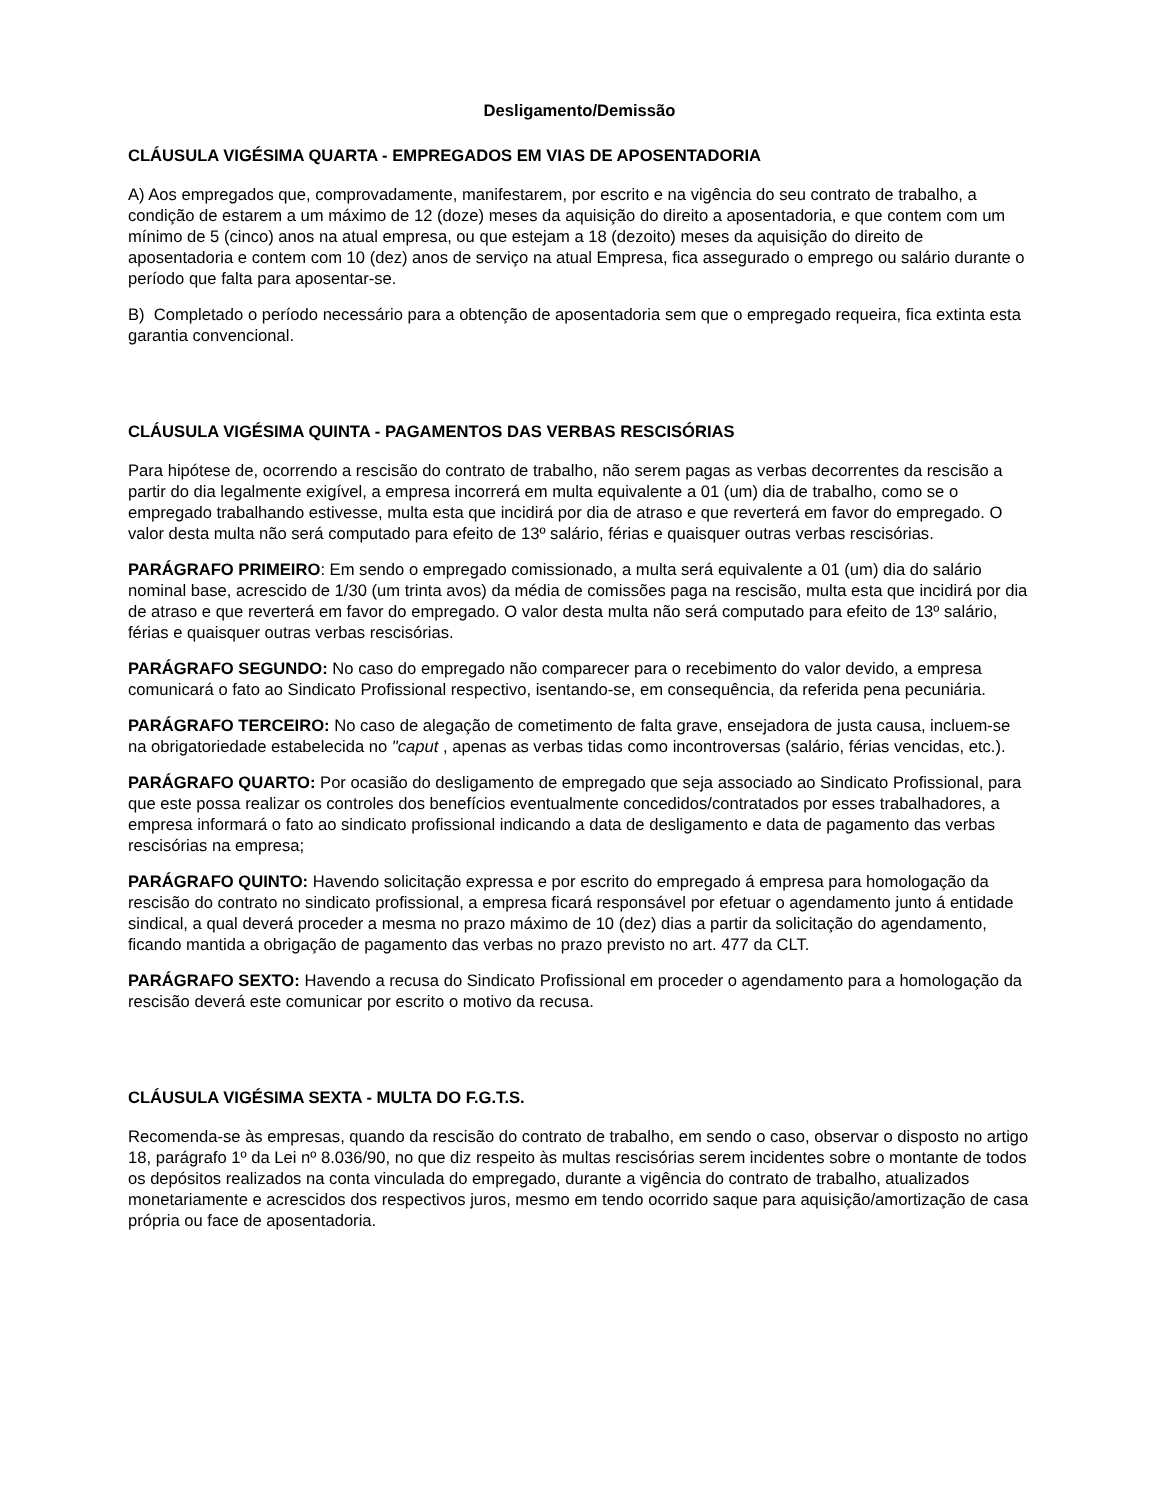Desligamento/Demissão
CLÁUSULA VIGÉSIMA QUARTA - EMPREGADOS EM VIAS DE APOSENTADORIA
A) Aos empregados que, comprovadamente, manifestarem, por escrito e na vigência do seu contrato de trabalho, a condição de estarem a um máximo de 12 (doze) meses da aquisição do direito a aposentadoria, e que contem com um mínimo de 5 (cinco) anos na atual empresa, ou que estejam a 18 (dezoito) meses da aquisição do direito de aposentadoria e contem com 10 (dez) anos de serviço na atual Empresa, fica assegurado o emprego ou salário durante o período que falta para aposentar-se.
B) Completado o período necessário para a obtenção de aposentadoria sem que o empregado requeira, fica extinta esta garantia convencional.
CLÁUSULA VIGÉSIMA QUINTA - PAGAMENTOS DAS VERBAS RESCISÓRIAS
Para hipótese de, ocorrendo a rescisão do contrato de trabalho, não serem pagas as verbas decorrentes da rescisão a partir do dia legalmente exigível, a empresa incorrerá em multa equivalente a 01 (um) dia de trabalho, como se o empregado trabalhando estivesse, multa esta que incidirá por dia de atraso e que reverterá em favor do empregado. O valor desta multa não será computado para efeito de 13º salário, férias e quaisquer outras verbas rescisórias.
PARÁGRAFO PRIMEIRO: Em sendo o empregado comissionado, a multa será equivalente a 01 (um) dia do salário nominal base, acrescido de 1/30 (um trinta avos) da média de comissões paga na rescisão, multa esta que incidirá por dia de atraso e que reverterá em favor do empregado. O valor desta multa não será computado para efeito de 13º salário, férias e quaisquer outras verbas rescisórias.
PARÁGRAFO SEGUNDO: No caso do empregado não comparecer para o recebimento do valor devido, a empresa comunicará o fato ao Sindicato Profissional respectivo, isentando-se, em consequência, da referida pena pecuniária.
PARÁGRAFO TERCEIRO: No caso de alegação de cometimento de falta grave, ensejadora de justa causa, incluem-se na obrigatoriedade estabelecida no "caput , apenas as verbas tidas como incontroversas (salário, férias vencidas, etc.).
PARÁGRAFO QUARTO: Por ocasião do desligamento de empregado que seja associado ao Sindicato Profissional, para que este possa realizar os controles dos benefícios eventualmente concedidos/contratados por esses trabalhadores, a empresa informará o fato ao sindicato profissional indicando a data de desligamento e data de pagamento das verbas rescisórias na empresa;
PARÁGRAFO QUINTO: Havendo solicitação expressa e por escrito do empregado á empresa para homologação da rescisão do contrato no sindicato profissional, a empresa ficará responsável por efetuar o agendamento junto á entidade sindical, a qual deverá proceder a mesma no prazo máximo de 10 (dez) dias a partir da solicitação do agendamento, ficando mantida a obrigação de pagamento das verbas no prazo previsto no art. 477 da CLT.
PARÁGRAFO SEXTO: Havendo a recusa do Sindicato Profissional em proceder o agendamento para a homologação da rescisão deverá este comunicar por escrito o motivo da recusa.
CLÁUSULA VIGÉSIMA SEXTA - MULTA DO F.G.T.S.
Recomenda-se às empresas, quando da rescisão do contrato de trabalho, em sendo o caso, observar o disposto no artigo 18, parágrafo 1º da Lei nº 8.036/90, no que diz respeito às multas rescisórias serem incidentes sobre o montante de todos os depósitos realizados na conta vinculada do empregado, durante a vigência do contrato de trabalho, atualizados monetariamente e acrescidos dos respectivos juros, mesmo em tendo ocorrido saque para aquisição/amortização de casa própria ou face de aposentadoria.